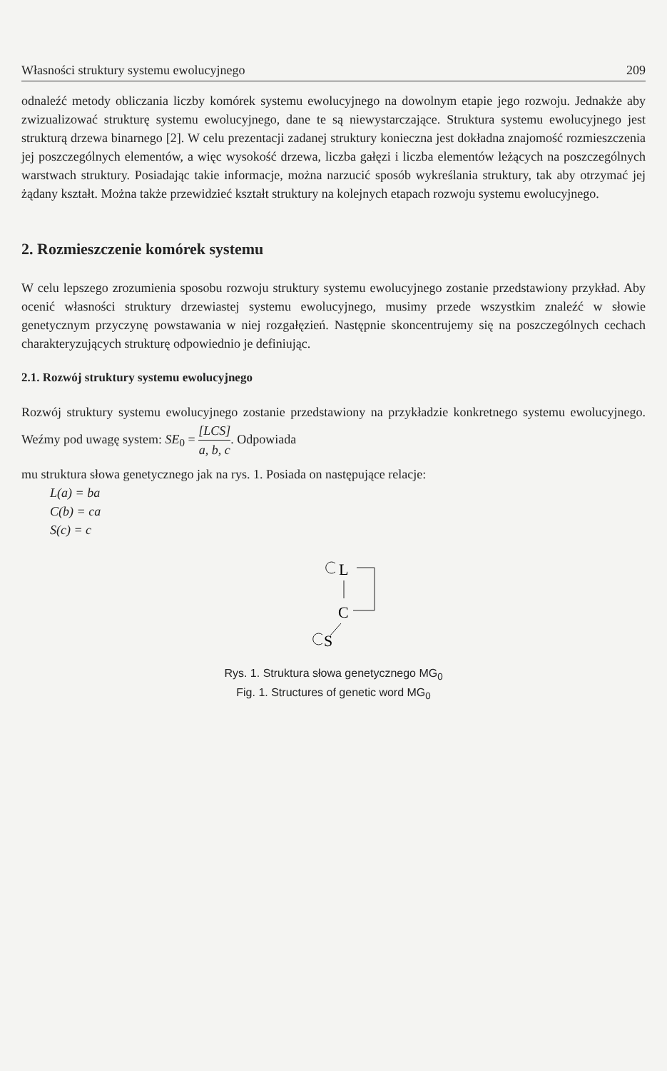Własności struktury systemu ewolucyjnego 209
odnaleźć metody obliczania liczby komórek systemu ewolucyjnego na dowolnym etapie jego rozwoju. Jednakże aby zwizualizować strukturę systemu ewolucyjnego, dane te są niewystarczające. Struktura systemu ewolucyjnego jest strukturą drzewa binarnego [2]. W celu prezentacji zadanej struktury konieczna jest dokładna znajomość rozmieszczenia jej poszczególnych elementów, a więc wysokość drzewa, liczba gałęzi i liczba elementów leżących na poszczególnych warstwach struktury. Posiadając takie informacje, można narzucić sposób wykreślania struktury, tak aby otrzymać jej żądany kształt. Można także przewidzieć kształt struktury na kolejnych etapach rozwoju systemu ewolucyjnego.
2. Rozmieszczenie komórek systemu
W celu lepszego zrozumienia sposobu rozwoju struktury systemu ewolucyjnego zostanie przedstawiony przykład. Aby ocenić własności struktury drzewiastej systemu ewolucyjnego, musimy przede wszystkim znaleźć w słowie genetycznym przyczynę powstawania w niej rozgałęzień. Następnie skoncentrujemy się na poszczególnych cechach charakteryzujących strukturę odpowiednio je definiując.
2.1. Rozwój struktury systemu ewolucyjnego
Rozwój struktury systemu ewolucyjnego zostanie przedstawiony na przykładzie konkretnego systemu ewolucyjnego. Weźmy pod uwagę system: SE<sub>0</sub> = [LCS] a, b, c. Odpowiada
mu struktura słowa genetycznego jak na rys. 1. Posiada on następujące relacje:
L(a) = ba
C(b) = ca
S(c) = c
L
C
S
Rys. 1. Struktura słowa genetycznego MG<sub>0</sub>
Fig. 1. Structures of genetic word MG<sub>0</sub>